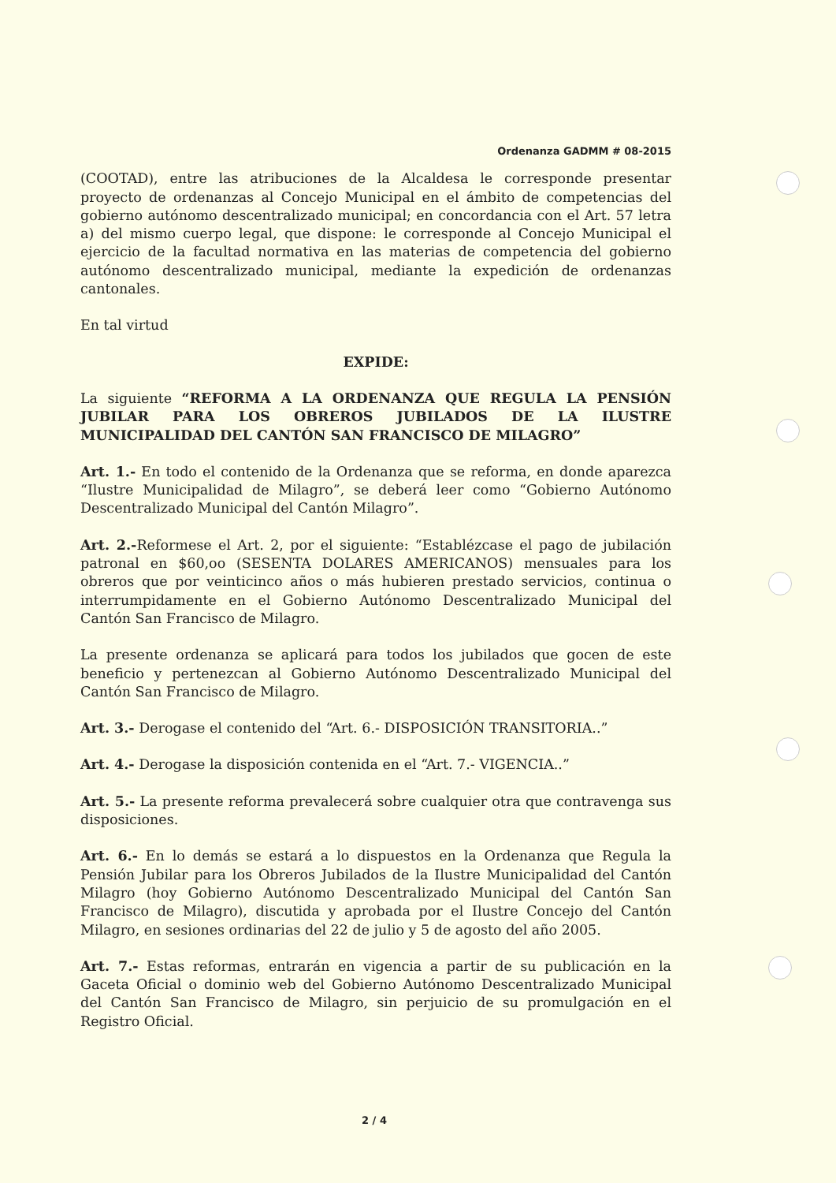Ordenanza GADMM # 08-2015
(COOTAD), entre las atribuciones de la Alcaldesa le corresponde presentar proyecto de ordenanzas al Concejo Municipal en el ámbito de competencias del gobierno autónomo descentralizado municipal; en concordancia con el Art. 57 letra a) del mismo cuerpo legal, que dispone: le corresponde al Concejo Municipal el ejercicio de la facultad normativa en las materias de competencia del gobierno autónomo descentralizado municipal, mediante la expedición de ordenanzas cantonales.
En tal virtud
EXPIDE:
La siguiente “REFORMA A LA ORDENANZA QUE REGULA LA PENSIÓN JUBILAR PARA LOS OBREROS JUBILADOS DE LA ILUSTRE MUNICIPALIDAD DEL CANTÓN SAN FRANCISCO DE MILAGRO”
Art. 1.- En todo el contenido de la Ordenanza que se reforma, en donde aparezca “Ilustre Municipalidad de Milagro”, se deberá leer como “Gobierno Autónomo Descentralizado Municipal del Cantón Milagro”.
Art. 2.-Reformese el Art. 2, por el siguiente: “Establézcase el pago de jubilación patronal en $60,oo (SESENTA DOLARES AMERICANOS) mensuales para los obreros que por veinticinco años o más hubieren prestado servicios, continua o interrumpidamente en el Gobierno Autónomo Descentralizado Municipal del Cantón San Francisco de Milagro.
La presente ordenanza se aplicará para todos los jubilados que gocen de este beneficio y pertenezcan al Gobierno Autónomo Descentralizado Municipal del Cantón San Francisco de Milagro.
Art. 3.- Derogase el contenido del “Art. 6.- DISPOSICIÓN TRANSITORIA..”
Art. 4.- Derogase la disposición contenida en el “Art. 7.- VIGENCIA..”
Art. 5.- La presente reforma prevalecerá sobre cualquier otra que contravenga sus disposiciones.
Art. 6.- En lo demás se estará a lo dispuestos en la Ordenanza que Regula la Pensión Jubilar para los Obreros Jubilados de la Ilustre Municipalidad del Cantón Milagro (hoy Gobierno Autónomo Descentralizado Municipal del Cantón San Francisco de Milagro), discutida y aprobada por el Ilustre Concejo del Cantón Milagro, en sesiones ordinarias del 22 de julio y 5 de agosto del año 2005.
Art. 7.- Estas reformas, entrarán en vigencia a partir de su publicación en la Gaceta Oficial o dominio web del Gobierno Autónomo Descentralizado Municipal del Cantón San Francisco de Milagro, sin perjuicio de su promulgación en el Registro Oficial.
2 / 4